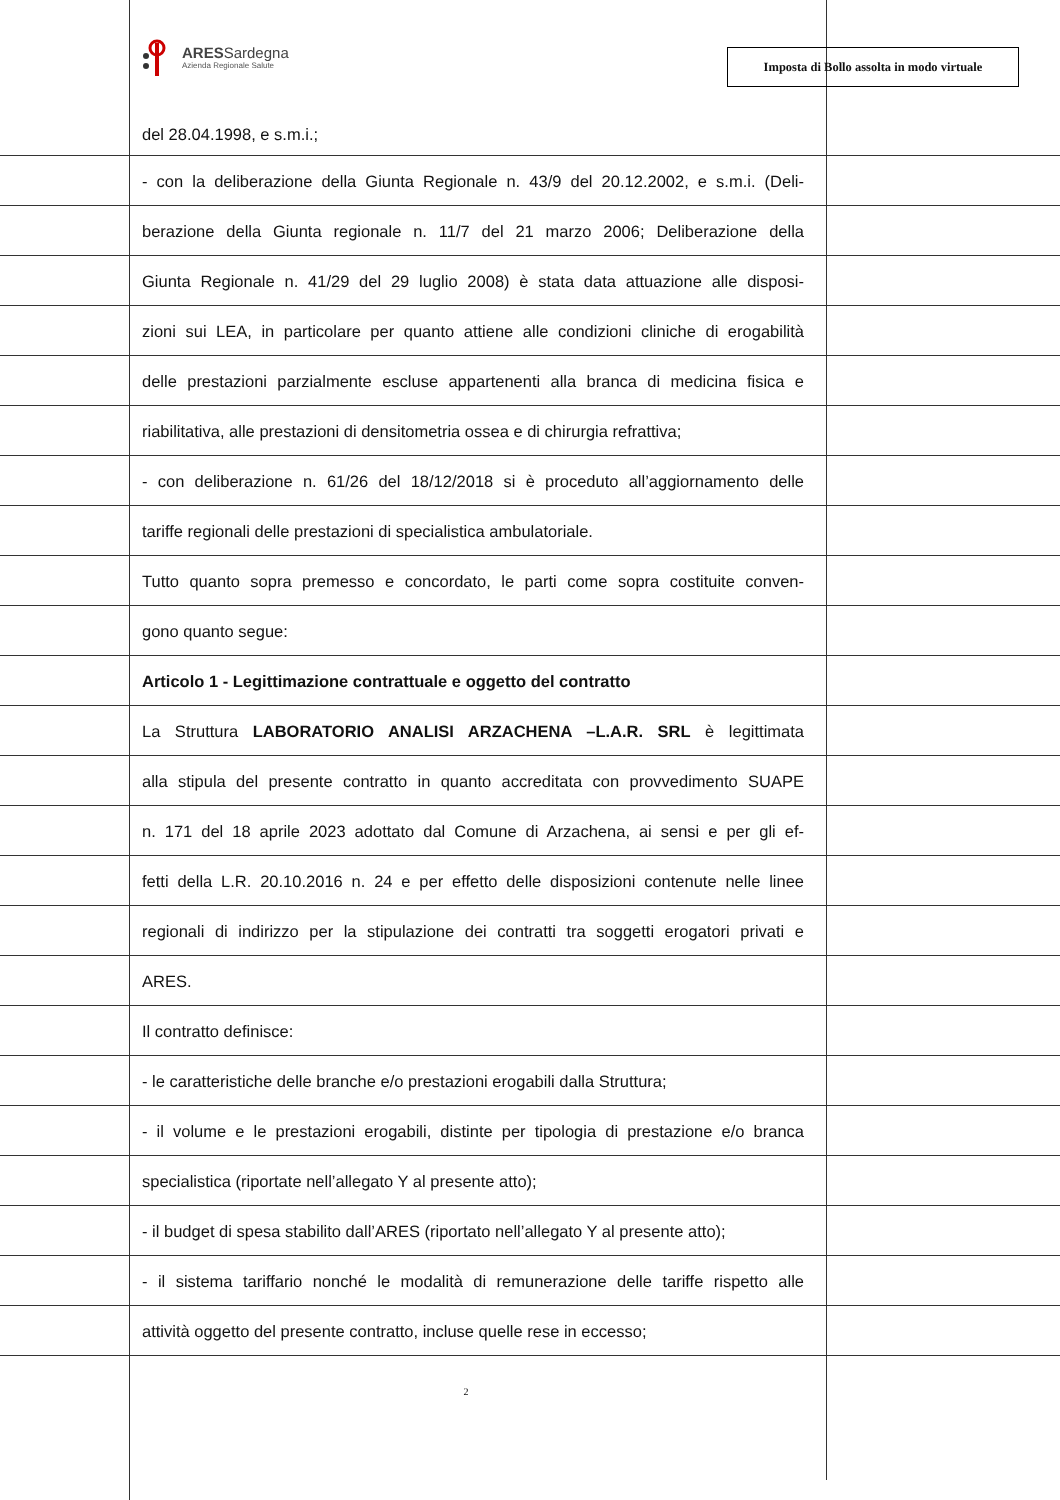ARESSardegna
Azienda Regionale Salute
Imposta di Bollo assolta in modo virtuale
del 28.04.1998, e s.m.i.;
- con la deliberazione della Giunta Regionale n. 43/9 del 20.12.2002, e s.m.i. (Deli-
berazione della Giunta regionale n. 11/7 del 21 marzo 2006; Deliberazione della
Giunta Regionale n. 41/29 del 29 luglio 2008) è stata data attuazione alle disposi-
zioni sui LEA, in particolare per quanto attiene alle condizioni cliniche di erogabilità
delle prestazioni parzialmente escluse appartenenti alla branca di medicina fisica e
riabilitativa, alle prestazioni di densitometria ossea e di chirurgia refrattiva;
- con deliberazione n. 61/26 del 18/12/2018 si è proceduto all’aggiornamento delle
tariffe regionali delle prestazioni di specialistica ambulatoriale.
Tutto quanto sopra premesso e concordato, le parti come sopra costituite conven-
gono quanto segue:
Articolo 1 - Legittimazione contrattuale e oggetto del contratto
La Struttura LABORATORIO ANALISI ARZACHENA –L.A.R. SRL è legittimata
alla stipula del presente contratto in quanto accreditata con provvedimento SUAPE
n. 171 del 18 aprile 2023 adottato dal Comune di Arzachena, ai sensi e per gli ef-
fetti della L.R. 20.10.2016 n. 24 e per effetto delle disposizioni contenute nelle linee
regionali di indirizzo per la stipulazione dei contratti tra soggetti erogatori privati e
ARES.
Il contratto definisce:
- le caratteristiche delle branche e/o prestazioni erogabili dalla Struttura;
- il volume e le prestazioni erogabili, distinte per tipologia di prestazione e/o branca
specialistica (riportate nell’allegato Y al presente atto);
- il budget di spesa stabilito dall’ARES (riportato nell’allegato Y al presente atto);
- il sistema tariffario nonché le modalità di remunerazione delle tariffe rispetto alle
attività oggetto del presente contratto, incluse quelle rese in eccesso;
2